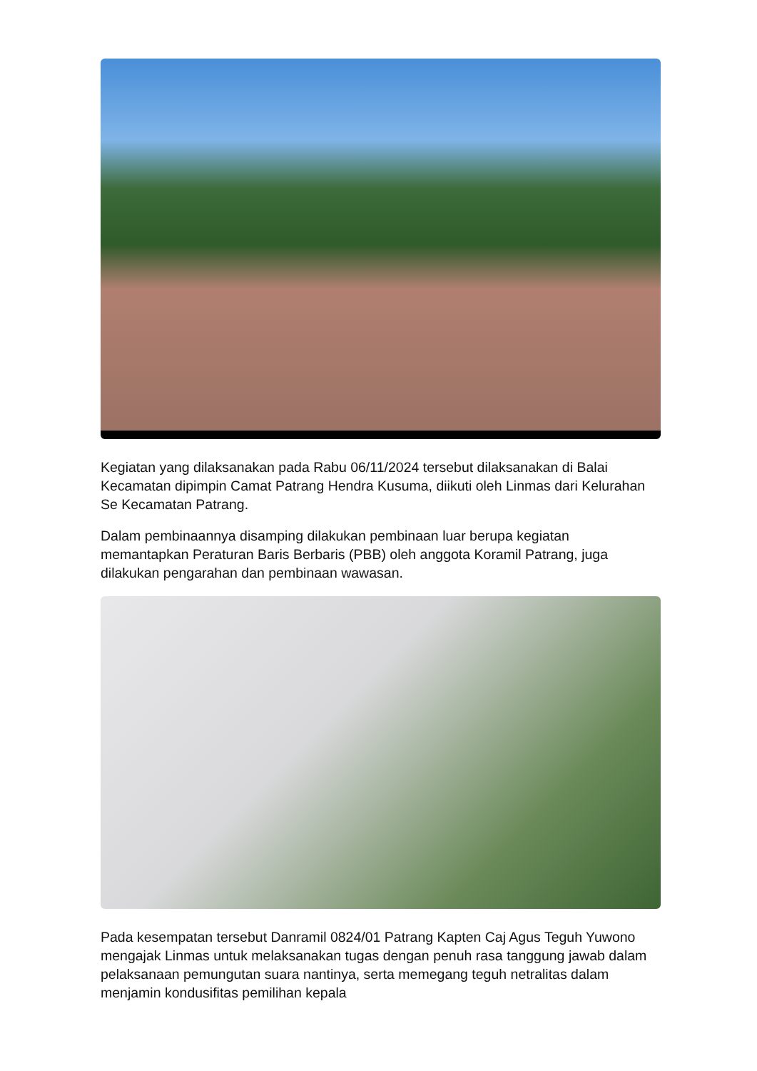Kegiatan yang dilaksanakan pada Rabu 06/11/2024 tersebut dilaksanakan di Balai Kecamatan dipimpin Camat Patrang Hendra Kusuma, diikuti oleh Linmas dari Kelurahan Se Kecamatan Patrang.
Dalam pembinaannya disamping dilakukan pembinaan luar berupa kegiatan memantapkan Peraturan Baris Berbaris (PBB) oleh anggota Koramil Patrang, juga dilakukan pengarahan dan pembinaan wawasan.
Pada kesempatan tersebut Danramil 0824/01 Patrang Kapten Caj Agus Teguh Yuwono mengajak Linmas untuk melaksanakan tugas dengan penuh rasa tanggung jawab dalam pelaksanaan pemungutan suara nantinya, serta memegang teguh netralitas dalam menjamin kondusifitas pemilihan kepala